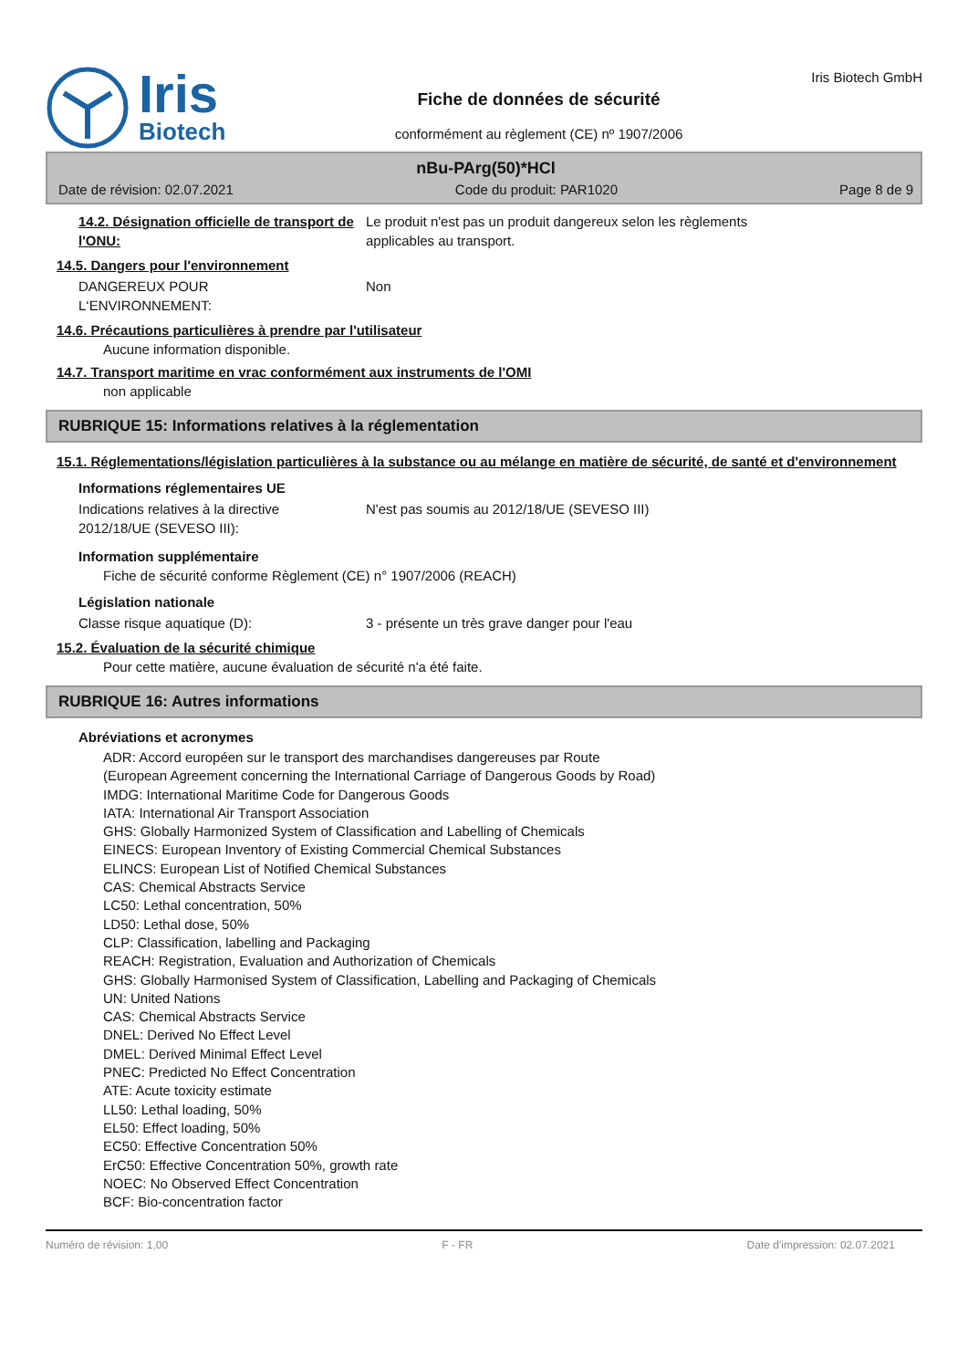Iris
Biotech
Fiche de données de sécurité
conformément au règlement (CE) nº 1907/2006
Iris Biotech GmbH
nBu-PArg(50)*HCl
Date de révision: 02.07.2021 Code du produit: PAR1020 Page 8 de 9
14.2. Désignation officielle de transport de l'ONU:
Le produit n'est pas un produit dangereux selon les règlements
applicables au transport.
14.5. Dangers pour l'environnement
DANGEREUX POUR
L‘ENVIRONNEMENT:
Non
14.6. Précautions particulières à prendre par l'utilisateur
Aucune information disponible.
14.7. Transport maritime en vrac conformément aux instruments de l'OMI
non applicable
RUBRIQUE 15: Informations relatives à la réglementation
15.1. Réglementations/législation particulières à la substance ou au mélange en matière de sécurité, de santé et d'environnement
Informations réglementaires UE
Indications relatives à la directive
2012/18/UE (SEVESO III):
N'est pas soumis au 2012/18/UE (SEVESO III)
Information supplémentaire
Fiche de sécurité conforme Règlement (CE) n° 1907/2006 (REACH)
Législation nationale
Classe risque aquatique (D): 3 - présente un très grave danger pour l'eau
15.2. Évaluation de la sécurité chimique
Pour cette matière, aucune évaluation de sécurité n'a été faite.
RUBRIQUE 16: Autres informations
Abréviations et acronymes
ADR: Accord européen sur le transport des marchandises dangereuses par Route
(European Agreement concerning the International Carriage of Dangerous Goods by Road)
IMDG: International Maritime Code for Dangerous Goods
IATA: International Air Transport Association
GHS: Globally Harmonized System of Classification and Labelling of Chemicals
EINECS: European Inventory of Existing Commercial Chemical Substances
ELINCS: European List of Notified Chemical Substances
CAS: Chemical Abstracts Service
LC50: Lethal concentration, 50%
LD50: Lethal dose, 50%
CLP: Classification, labelling and Packaging
REACH: Registration, Evaluation and Authorization of Chemicals
GHS: Globally Harmonised System of Classification, Labelling and Packaging of Chemicals
UN: United Nations
CAS: Chemical Abstracts Service
DNEL: Derived No Effect Level
DMEL: Derived Minimal Effect Level
PNEC: Predicted No Effect Concentration
ATE: Acute toxicity estimate
LL50: Lethal loading, 50%
EL50: Effect loading, 50%
EC50: Effective Concentration 50%
ErC50: Effective Concentration 50%, growth rate
NOEC: No Observed Effect Concentration
BCF: Bio-concentration factor
Numéro de révision: 1,00 F - FR Date d'impression: 02.07.2021